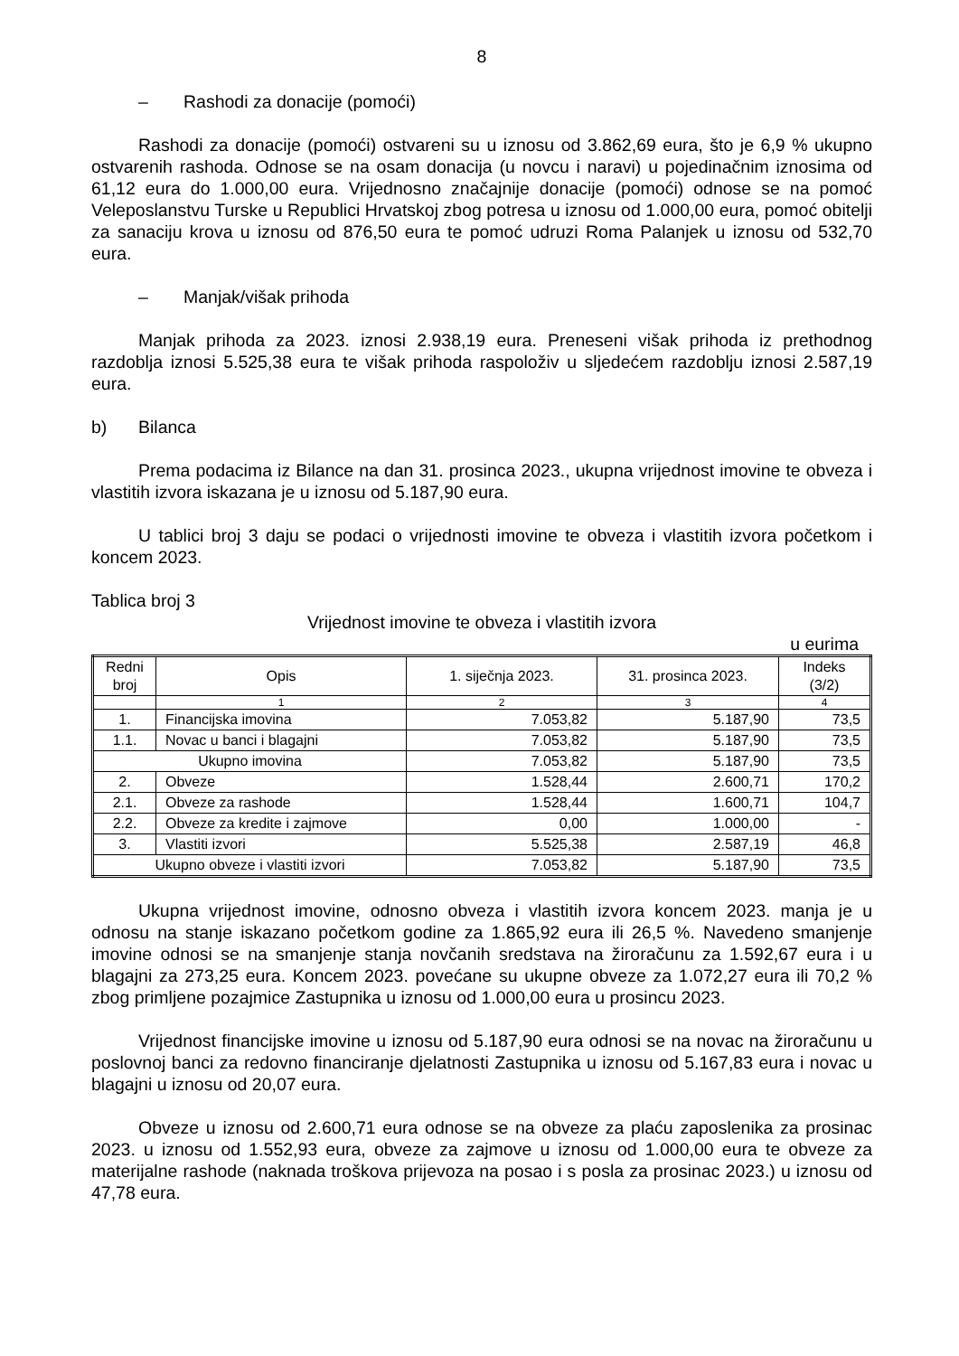8
– Rashodi za donacije (pomoći)
Rashodi za donacije (pomoći) ostvareni su u iznosu od 3.862,69 eura, što je 6,9 % ukupno ostvarenih rashoda. Odnose se na osam donacija (u novcu i naravi) u pojedinačnim iznosima od 61,12 eura do 1.000,00 eura. Vrijednosno značajnije donacije (pomoći) odnose se na pomoć Veleposlanstvu Turske u Republici Hrvatskoj zbog potresa u iznosu od 1.000,00 eura, pomoć obitelji za sanaciju krova u iznosu od 876,50 eura te pomoć udruzi Roma Palanjek u iznosu od 532,70 eura.
– Manjak/višak prihoda
Manjak prihoda za 2023. iznosi 2.938,19 eura. Preneseni višak prihoda iz prethodnog razdoblja iznosi 5.525,38 eura te višak prihoda raspoloživ u sljedećem razdoblju iznosi 2.587,19 eura.
b) Bilanca
Prema podacima iz Bilance na dan 31. prosinca 2023., ukupna vrijednost imovine te obveza i vlastitih izvora iskazana je u iznosu od 5.187,90 eura.
U tablici broj 3 daju se podaci o vrijednosti imovine te obveza i vlastitih izvora početkom i koncem 2023.
Tablica broj 3
Vrijednost imovine te obveza i vlastitih izvora
u eurima
| Redni broj | Opis | 1. siječnja 2023. | 31. prosinca 2023. | Indeks (3/2) |
| --- | --- | --- | --- | --- |
| | 1 | 2 | 3 | 4 |
| 1. | Financijska imovina | 7.053,82 | 5.187,90 | 73,5 |
| 1.1. | Novac u banci i blagajni | 7.053,82 | 5.187,90 | 73,5 |
| Ukupno imovina | | 7.053,82 | 5.187,90 | 73,5 |
| 2. | Obveze | 1.528,44 | 2.600,71 | 170,2 |
| 2.1. | Obveze za rashode | 1.528,44 | 1.600,71 | 104,7 |
| 2.2. | Obveze za kredite i zajmove | 0,00 | 1.000,00 | - |
| 3. | Vlastiti izvori | 5.525,38 | 2.587,19 | 46,8 |
| Ukupno obveze i vlastiti izvori | | 7.053,82 | 5.187,90 | 73,5 |
Ukupna vrijednost imovine, odnosno obveza i vlastitih izvora koncem 2023. manja je u odnosu na stanje iskazano početkom godine za 1.865,92 eura ili 26,5 %. Navedeno smanjenje imovine odnosi se na smanjenje stanja novčanih sredstava na žiroračunu za 1.592,67 eura i u blagajni za 273,25 eura. Koncem 2023. povećane su ukupne obveze za 1.072,27 eura ili 70,2 % zbog primljene pozajmice Zastupnika u iznosu od 1.000,00 eura u prosincu 2023.
Vrijednost financijske imovine u iznosu od 5.187,90 eura odnosi se na novac na žiroračunu u poslovnoj banci za redovno financiranje djelatnosti Zastupnika u iznosu od 5.167,83 eura i novac u blagajni u iznosu od 20,07 eura.
Obveze u iznosu od 2.600,71 eura odnose se na obveze za plaću zaposlenika za prosinac 2023. u iznosu od 1.552,93 eura, obveze za zajmove u iznosu od 1.000,00 eura te obveze za materijalne rashode (naknada troškova prijevoza na posao i s posla za prosinac 2023.) u iznosu od 47,78 eura.